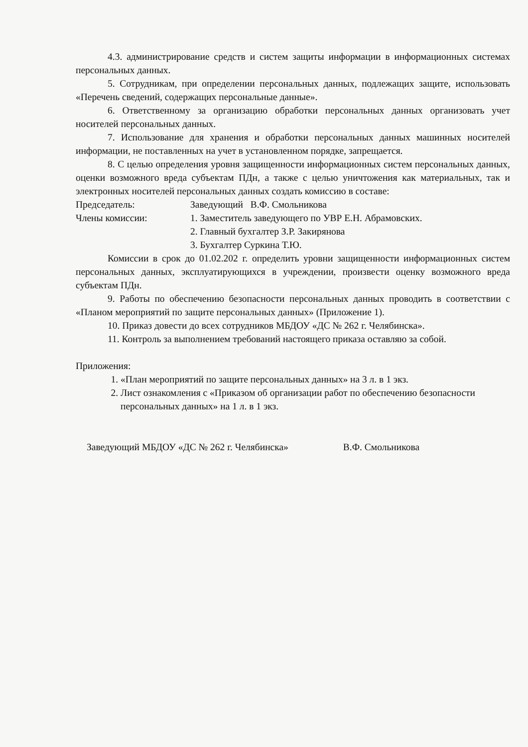4.3. администрирование средств и систем защиты информации в информационных системах персональных данных.
5. Сотрудникам, при определении персональных данных, подлежащих защите, использовать «Перечень сведений, содержащих персональные данные».
6. Ответственному за организацию обработки персональных данных организовать учет носителей персональных данных.
7. Использование для хранения и обработки персональных данных машинных носителей информации, не поставленных на учет в установленном порядке, запрещается.
8. С целью определения уровня защищенности информационных систем персональных данных, оценки возможного вреда субъектам ПДн, а также с целью уничтожения как материальных, так и электронных носителей персональных данных создать комиссию в составе:
Председатель: Заведующий В.Ф. Смольникова
Члены комиссии: 1. Заместитель заведующего по УВР Е.Н. Абрамовских.
2. Главный бухгалтер З.Р. Закирянова
3. Бухгалтер Суркина Т.Ю.
Комиссии в срок до 01.02.202 г. определить уровни защищенности информационных систем персональных данных, эксплуатирующихся в учреждении, произвести оценку возможного вреда субъектам ПДн.
9. Работы по обеспечению безопасности персональных данных проводить в соответствии с «Планом мероприятий по защите персональных данных» (Приложение 1).
10. Приказ довести до всех сотрудников МБДОУ «ДС № 262 г. Челябинска».
11. Контроль за выполнением требований настоящего приказа оставляю за собой.
Приложения:
1. «План мероприятий по защите персональных данных» на 3 л. в 1 экз.
2. Лист ознакомления с «Приказом об организации работ по обеспечению безопасности персональных данных» на 1 л. в 1 экз.
Заведующий МБДОУ «ДС № 262 г. Челябинска» В.Ф. Смольникова